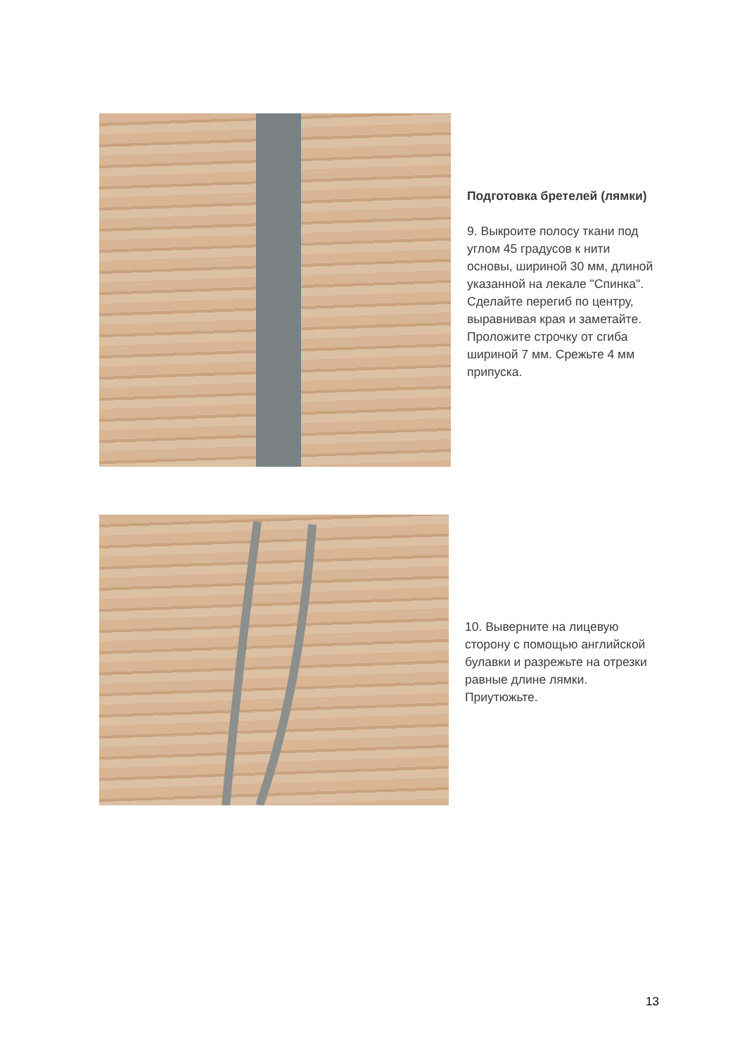Подготовка бретелей (лямки)
9. Выкроите полосу ткани под углом 45 градусов к нити основы, шириной 30 мм, длиной указанной на лекале "Спинка". Сделайте перегиб по центру, выравнивая края и заметайте. Проложите строчку от сгиба шириной 7 мм. Срежьте 4 мм припуска.
10. Выверните на лицевую сторону с помощью английской булавки и разрежьте на отрезки равные длине лямки. Приутюжьте.
13